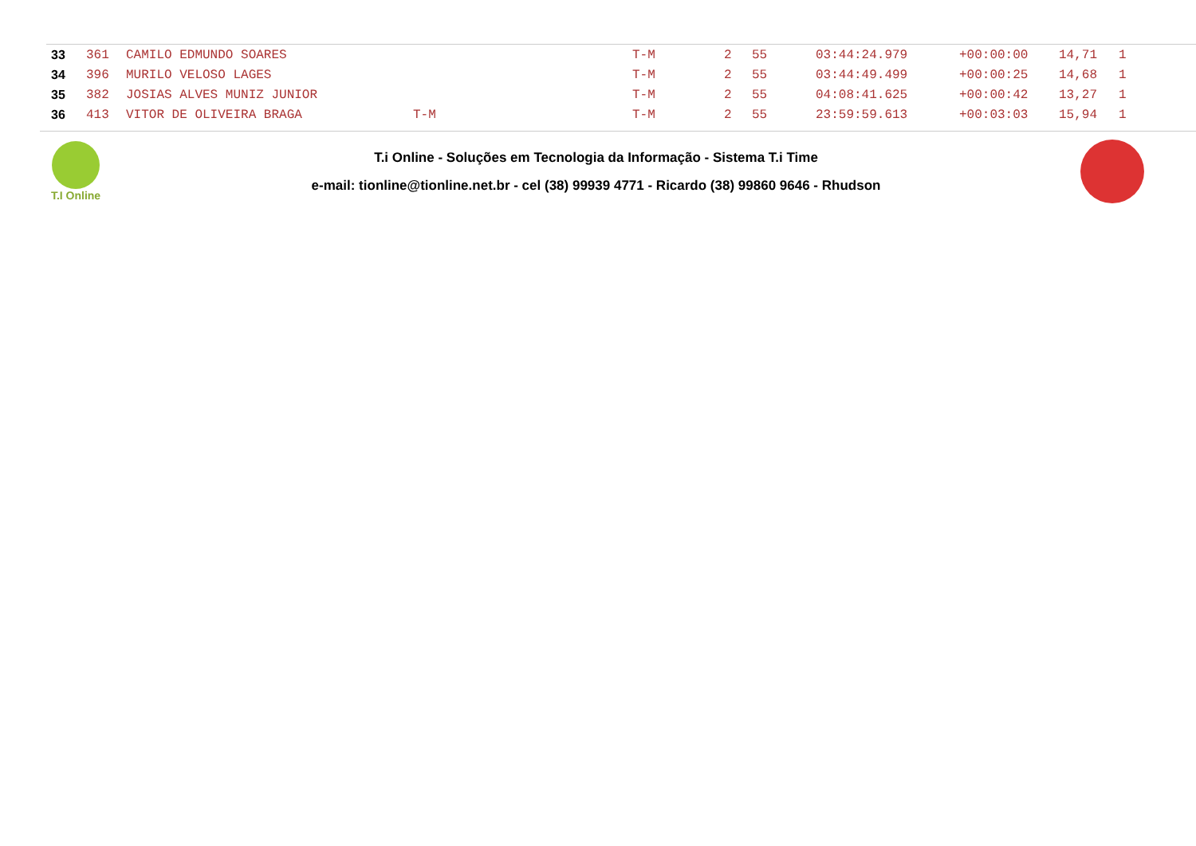| 33 | 361 | CAMILO EDMUNDO SOARES | | T-M | 2 | 55 | 03:44:24.979 | +00:00:00 | 14,71 | 1 |
| 34 | 396 | MURILO VELOSO LAGES | | T-M | 2 | 55 | 03:44:49.499 | +00:00:25 | 14,68 | 1 |
| 35 | 382 | JOSIAS ALVES MUNIZ JUNIOR | | T-M | 2 | 55 | 04:08:41.625 | +00:00:42 | 13,27 | 1 |
| 36 | 413 | VITOR DE OLIVEIRA BRAGA | T-M | T-M | 2 | 55 | 23:59:59.613 | +00:03:03 | 15,94 | 1 |
T.I Online
T.i Online - Soluções em Tecnologia da Informação - Sistema T.i Time
e-mail: tionline@tionline.net.br - cel (38) 99939 4771 - Ricardo (38) 99860 9646 - Rhudson